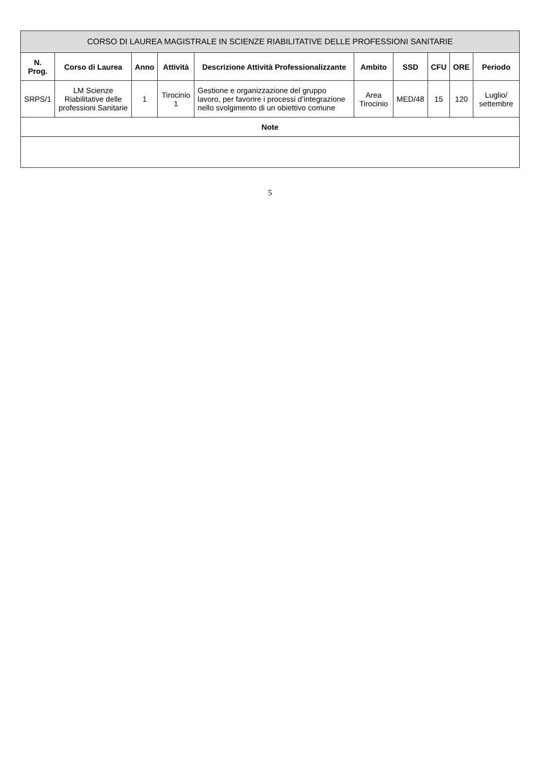| CORSO DI LAUREA MAGISTRALE IN SCIENZE RIABILITATIVE DELLE PROFESSIONI SANITARIE | | | | | | | | | |
| --- | --- | --- | --- | --- | --- | --- | --- | --- | --- |
| N. Prog. | Corso di Laurea | Anno | Attività | Descrizione Attività Professionalizzante | Ambito | SSD | CFU | ORE | Periodo |
| SRPS/1 | LM Scienze Riabilitative delle professioni Sanitarie | 1 | Tirocinio 1 | Gestione e organizzazione del gruppo lavoro, per favorire i processi d’integrazione nello svolgimento di un obiettivo comune | Area Tirocinio | MED/48 | 15 | 120 | Luglio/ settembre |
| Note |
| --- |
5